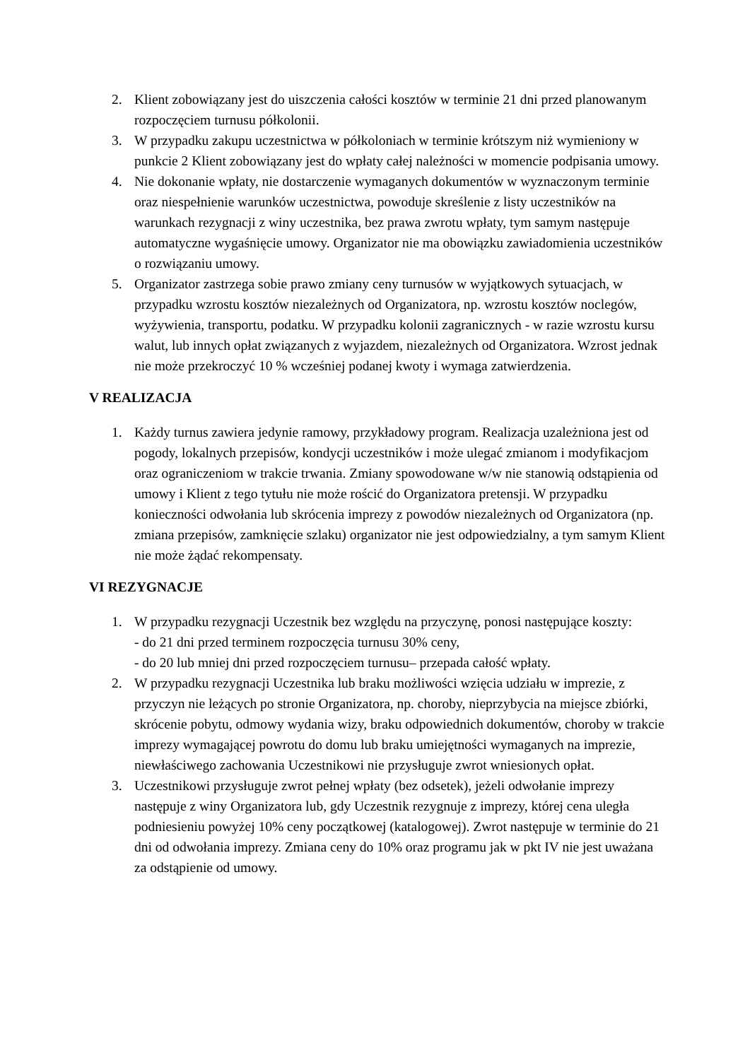2. Klient zobowiązany jest do uiszczenia całości kosztów w terminie 21 dni przed planowanym rozpoczęciem turnusu półkolonii.
3. W przypadku zakupu uczestnictwa w półkoloniach w terminie krótszym niż wymieniony w punkcie 2 Klient zobowiązany jest do wpłaty całej należności w momencie podpisania umowy.
4. Nie dokonanie wpłaty, nie dostarczenie wymaganych dokumentów w wyznaczonym terminie oraz niespełnienie warunków uczestnictwa, powoduje skreślenie z listy uczestników na warunkach rezygnacji z winy uczestnika, bez prawa zwrotu wpłaty, tym samym następuje automatyczne wygaśnięcie umowy. Organizator nie ma obowiązku zawiadomienia uczestników o rozwiązaniu umowy.
5. Organizator zastrzega sobie prawo zmiany ceny turnusów w wyjątkowych sytuacjach, w przypadku wzrostu kosztów niezależnych od Organizatora, np. wzrostu kosztów noclegów, wyżywienia, transportu, podatku. W przypadku kolonii zagranicznych - w razie wzrostu kursu walut, lub innych opłat związanych z wyjazdem, niezależnych od Organizatora. Wzrost jednak nie może przekroczyć 10 % wcześniej podanej kwoty i wymaga zatwierdzenia.
V REALIZACJA
1. Każdy turnus zawiera jedynie ramowy, przykładowy program. Realizacja uzależniona jest od pogody, lokalnych przepisów, kondycji uczestników i może ulegać zmianom i modyfikacjom oraz ograniczeniom w trakcie trwania. Zmiany spowodowane w/w nie stanowią odstąpienia od umowy i Klient z tego tytułu nie może rościć do Organizatora pretensji. W przypadku konieczności odwołania lub skrócenia imprezy z powodów niezależnych od Organizatora (np. zmiana przepisów, zamknięcie szlaku) organizator nie jest odpowiedzialny, a tym samym Klient nie może żądać rekompensaty.
VI REZYGNACJE
1. W przypadku rezygnacji Uczestnik bez względu na przyczynę, ponosi następujące koszty:
- do 21 dni przed terminem rozpoczęcia turnusu 30% ceny,
- do 20 lub mniej dni przed rozpoczęciem turnusu– przepada całość wpłaty.
2. W przypadku rezygnacji Uczestnika lub braku możliwości wzięcia udziału w imprezie, z przyczyn nie leżących po stronie Organizatora, np. choroby, nieprzybycia na miejsce zbiórki, skrócenie pobytu, odmowy wydania wizy, braku odpowiednich dokumentów, choroby w trakcie imprezy wymagającej powrotu do domu lub braku umiejętności wymaganych na imprezie, niewłaściwego zachowania Uczestnikowi nie przysługuje zwrot wniesionych opłat.
3. Uczestnikowi przysługuje zwrot pełnej wpłaty (bez odsetek), jeżeli odwołanie imprezy następuje z winy Organizatora lub, gdy Uczestnik rezygnuje z imprezy, której cena uległa podniesieniu powyżej 10% ceny początkowej (katalogowej). Zwrot następuje w terminie do 21 dni od odwołania imprezy. Zmiana ceny do 10% oraz programu jak w pkt IV nie jest uważana za odstąpienie od umowy.